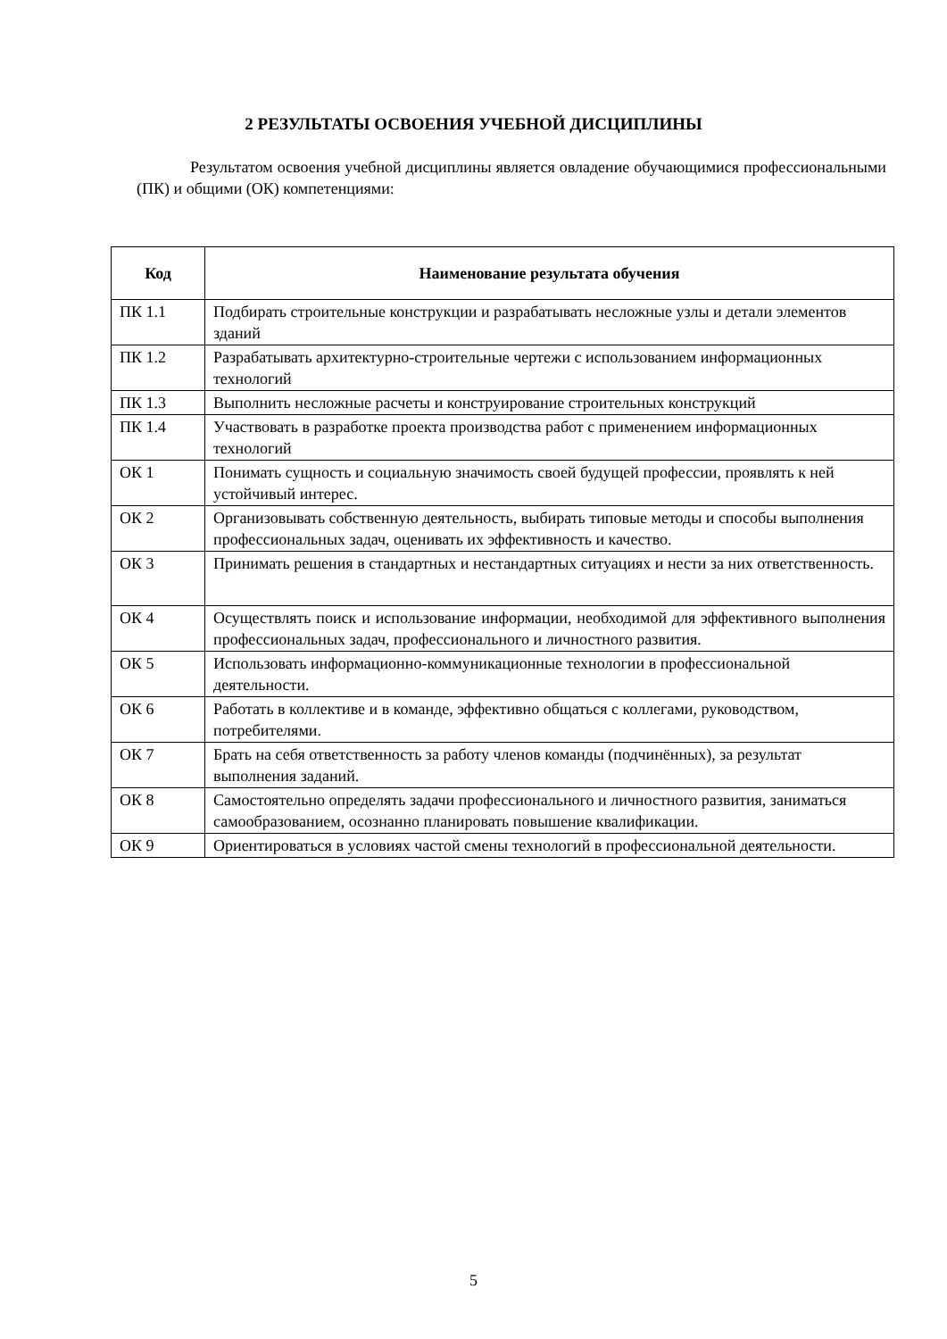2 РЕЗУЛЬТАТЫ ОСВОЕНИЯ УЧЕБНОЙ ДИСЦИПЛИНЫ
Результатом освоения учебной дисциплины является овладение обучающимися профессиональными (ПК) и общими (ОК) компетенциями:
| Код | Наименование результата обучения |
| --- | --- |
| ПК 1.1 | Подбирать строительные конструкции и разрабатывать несложные узлы и детали элементов зданий |
| ПК 1.2 | Разрабатывать архитектурно-строительные чертежи с использованием информационных технологий |
| ПК 1.3 | Выполнить несложные расчеты и конструирование строительных конструкций |
| ПК 1.4 | Участвовать в разработке проекта производства работ с применением информационных технологий |
| ОК 1 | Понимать сущность и социальную значимость своей будущей профессии, проявлять к ней устойчивый интерес. |
| ОК 2 | Организовывать собственную деятельность, выбирать типовые методы и способы выполнения профессиональных задач, оценивать их эффективность и качество. |
| ОК 3 | Принимать решения в стандартных и нестандартных ситуациях и нести за них ответственность. |
| ОК 4 | Осуществлять поиск и использование информации, необходимой для эффективного выполнения профессиональных задач, профессионального и личностного развития. |
| ОК 5 | Использовать информационно-коммуникационные технологии в профессиональной деятельности. |
| ОК 6 | Работать в коллективе и в команде, эффективно общаться с коллегами, руководством, потребителями. |
| ОК 7 | Брать на себя ответственность за работу членов команды (подчинённых), за результат выполнения заданий. |
| ОК 8 | Самостоятельно определять задачи профессионального и личностного развития, заниматься самообразованием, осознанно планировать повышение квалификации. |
| ОК 9 | Ориентироваться в условиях частой смены технологий в профессиональной деятельности. |
5